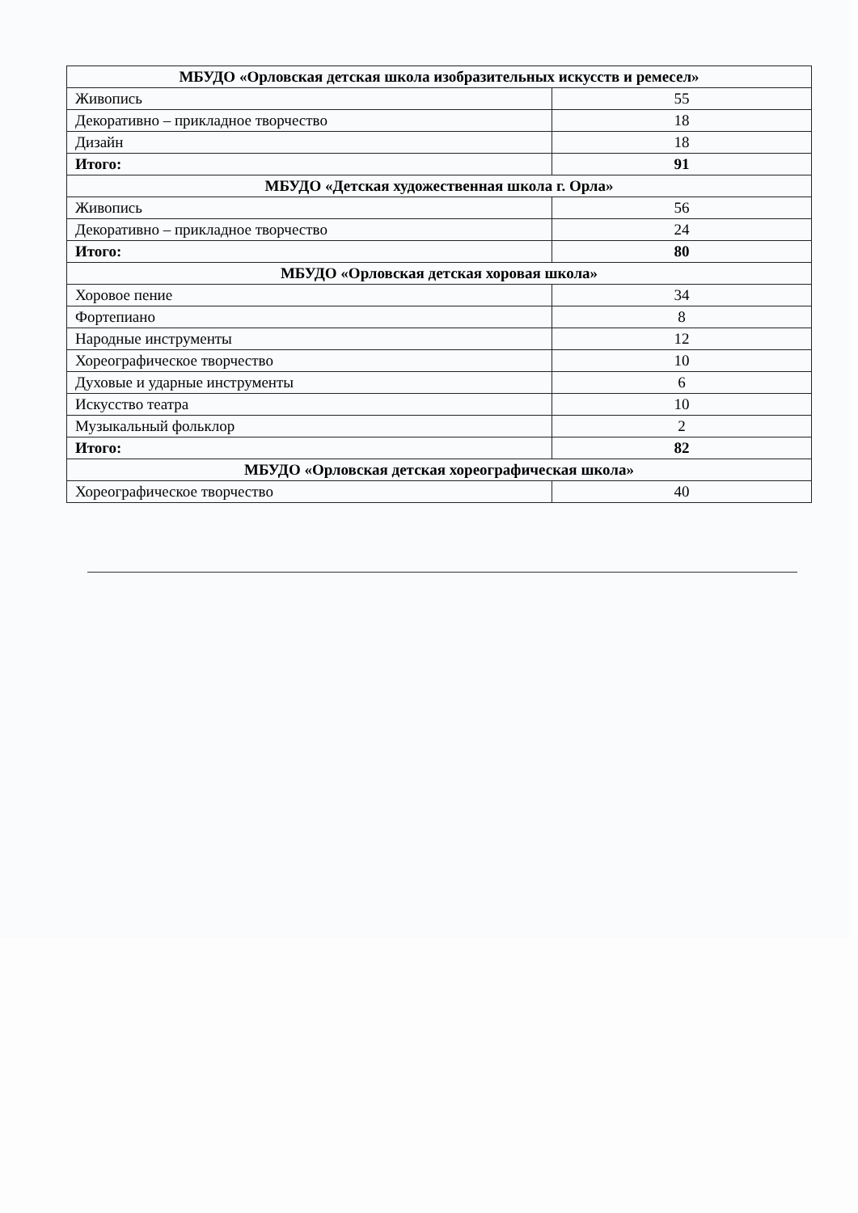| МБУДО «Орловская детская школа изобразительных искусств и ремесел» | |
| --- | --- |
| Живопись | 55 |
| Декоративно – прикладное творчество | 18 |
| Дизайн | 18 |
| Итого: | 91 |
| МБУДО «Детская художественная школа г. Орла» | |
| Живопись | 56 |
| Декоративно – прикладное творчество | 24 |
| Итого: | 80 |
| МБУДО «Орловская детская хоровая школа» | |
| Хоровое пение | 34 |
| Фортепиано | 8 |
| Народные инструменты | 12 |
| Хореографическое творчество | 10 |
| Духовые и ударные инструменты | 6 |
| Искусство театра | 10 |
| Музыкальный фольклор | 2 |
| Итого: | 82 |
| МБУДО «Орловская детская хореографическая школа» | |
| Хореографическое творчество | 40 |